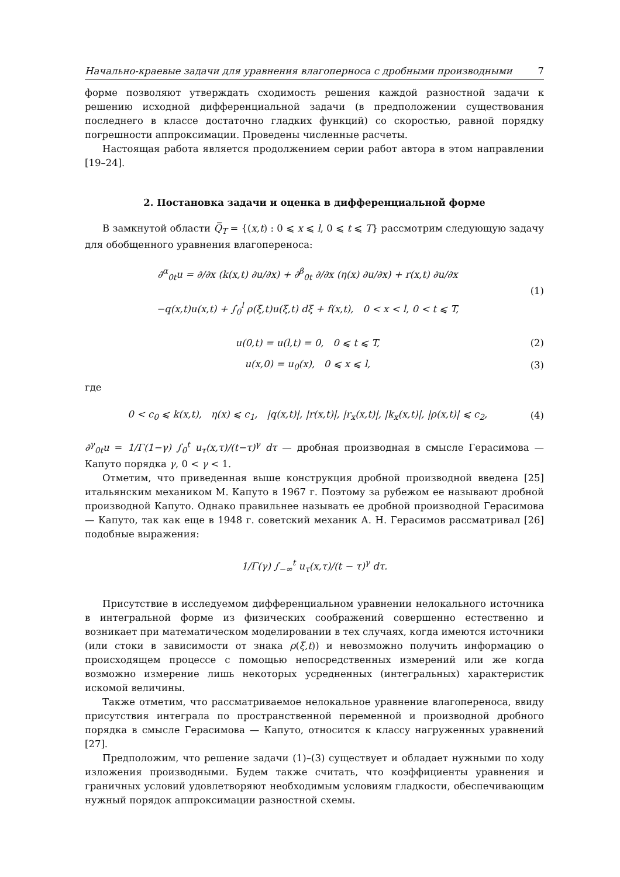Начально-краевые задачи для уравнения влагоперноса с дробными производными 7
форме позволяют утверждать сходимость решения каждой разностной задачи к решению исходной дифференциальной задачи (в предположении существования последнего в классе достаточно гладких функций) со скоростью, равной порядку погрешности аппроксимации. Проведены численные расчеты.
Настоящая работа является продолжением серии работ автора в этом направлении [19–24].
2. Постановка задачи и оценка в дифференциальной форме
В замкнутой области Q̅<sub>T</sub> = {(x,t) : 0 ⩽ x ⩽ l, 0 ⩽ t ⩽ T} рассмотрим следующую задачу для обобщенного уравнения влагопереноса:
∂<sup>α</sup><sub>0t</sub>u = ∂/∂x (k(x,t) ∂u/∂x) + ∂<sup>β</sup><sub>0t</sub> ∂/∂x (η(x) ∂u/∂x) + r(x,t) ∂u/∂x
−q(x,t)u(x,t) + ∫<sub>0</sub><sup>l</sup> ρ(ξ,t)u(ξ,t) dξ + f(x,t), 0 < x < l, 0 < t ⩽ T,
(1)
u(0,t) = u(l,t) = 0, 0 ⩽ t ⩽ T,
(2)
u(x,0) = u<sub>0</sub>(x), 0 ⩽ x ⩽ l, (3)
где
0 < c<sub>0</sub> ⩽ k(x,t), η(x) ⩽ c<sub>1</sub>, |q(x,t)|, |r(x,t)|, |r<sub>x</sub>(x,t)|, |k<sub>x</sub>(x,t)|, |ρ(x,t)| ⩽ c<sub>2</sub>,
(4)
∂<sup>γ</sup><sub>0t</sub>u = 1/Γ(1−γ) ∫<sub>0</sub><sup>t</sup> u<sub>τ</sub>(x,τ)/(t−τ)<sup>γ</sup> dτ — дробная производная в смысле Герасимова — Капуто порядка γ, 0 < γ < 1.
Отметим, что приведенная выше конструкция дробной производной введена [25] итальянским механиком М. Капуто в 1967 г. Поэтому за рубежом ее называют дробной производной Капуто. Однако правильнее называть ее дробной производной Герасимова — Капуто, так как еще в 1948 г. советский механик А. Н. Герасимов рассматривал [26] подобные выражения:
1/Γ(γ) ∫<sub>−∞</sub><sup>t</sup> u<sub>τ</sub>(x,τ)/(t − τ)<sup>γ</sup> dτ.
Присутствие в исследуемом дифференциальном уравнении нелокального источника в интегральной форме из физических соображений совершенно естественно и возникает при математическом моделировании в тех случаях, когда имеются источники (или стоки в зависимости от знака ρ(ξ,t)) и невозможно получить информацию о происходящем процессе с помощью непосредственных измерений или же когда возможно измерение лишь некоторых усредненных (интегральных) характеристик искомой величины.
Также отметим, что рассматриваемое нелокальное уравнение влагопереноса, ввиду присутствия интеграла по пространственной переменной и производной дробного порядка в смысле Герасимова — Капуто, относится к классу нагруженных уравнений [27].
Предположим, что решение задачи (1)–(3) существует и обладает нужными по ходу изложения производными. Будем также считать, что коэффициенты уравнения и граничных условий удовлетворяют необходимым условиям гладкости, обеспечивающим нужный порядок аппроксимации разностной схемы.